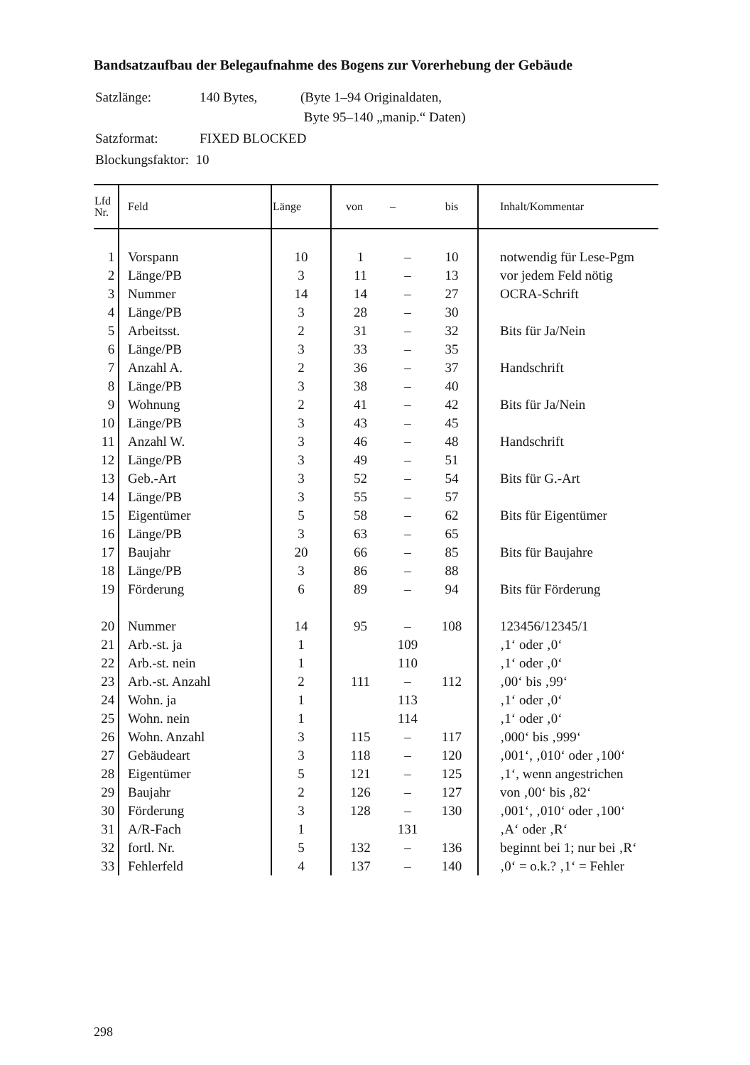Bandsatzaufbau der Belegaufnahme des Bogens zur Vorerhebung der Gebäude
| Satzlänge: | 140 Bytes, | (Byte 1–94 Originaldaten, Byte 95–140 „manip.“ Daten) |
| Satzformat: | FIXED BLOCKED | |
| Blockungsfaktor: 10 | | |
| Lfd Nr. | Feld | Länge | von | – | bis | Inhalt/Kommentar |
| --- | --- | --- | --- | --- | --- | --- |
| 1 | Vorspann | 10 | 1 | – | 10 | notwendig für Lese-Pgm |
| 2 | Länge/PB | 3 | 11 | – | 13 | vor jedem Feld nötig |
| 3 | Nummer | 14 | 14 | – | 27 | OCRA-Schrift |
| 4 | Länge/PB | 3 | 28 | – | 30 | |
| 5 | Arbeitsst. | 2 | 31 | – | 32 | Bits für Ja/Nein |
| 6 | Länge/PB | 3 | 33 | – | 35 | |
| 7 | Anzahl A. | 2 | 36 | – | 37 | Handschrift |
| 8 | Länge/PB | 3 | 38 | – | 40 | |
| 9 | Wohnung | 2 | 41 | – | 42 | Bits für Ja/Nein |
| 10 | Länge/PB | 3 | 43 | – | 45 | |
| 11 | Anzahl W. | 3 | 46 | – | 48 | Handschrift |
| 12 | Länge/PB | 3 | 49 | – | 51 | |
| 13 | Geb.-Art | 3 | 52 | – | 54 | Bits für G.-Art |
| 14 | Länge/PB | 3 | 55 | – | 57 | |
| 15 | Eigentümer | 5 | 58 | – | 62 | Bits für Eigentümer |
| 16 | Länge/PB | 3 | 63 | – | 65 | |
| 17 | Baujahr | 20 | 66 | – | 85 | Bits für Baujahre |
| 18 | Länge/PB | 3 | 86 | – | 88 | |
| 19 | Förderung | 6 | 89 | – | 94 | Bits für Förderung |
| 20 | Nummer | 14 | 95 | – | 108 | 123456/12345/1 |
| 21 | Arb.-st. ja | 1 | | 109 | | ‚1‘ oder ‚0‘ |
| 22 | Arb.-st. nein | 1 | | 110 | | ‚1‘ oder ‚0‘ |
| 23 | Arb.-st. Anzahl | 2 | 111 | – | 112 | ‚00‘ bis ‚99‘ |
| 24 | Wohn. ja | 1 | | 113 | | ‚1‘ oder ‚0‘ |
| 25 | Wohn. nein | 1 | | 114 | | ‚1‘ oder ‚0‘ |
| 26 | Wohn. Anzahl | 3 | 115 | – | 117 | ‚000‘ bis ‚999‘ |
| 27 | Gebäudeart | 3 | 118 | – | 120 | ‚001‘, ‚010‘ oder ‚100‘ |
| 28 | Eigentümer | 5 | 121 | – | 125 | ‚1‘, wenn angestrichen |
| 29 | Baujahr | 2 | 126 | – | 127 | von ‚00‘ bis ‚82‘ |
| 30 | Förderung | 3 | 128 | – | 130 | ‚001‘, ‚010‘ oder ‚100‘ |
| 31 | A/R-Fach | 1 | | 131 | | ‚A‘ oder ‚R‘ |
| 32 | fortl. Nr. | 5 | 132 | – | 136 | beginnt bei 1; nur bei ‚R‘ |
| 33 | Fehlerfeld | 4 | 137 | – | 140 | ‚0‘ = o.k.? ‚1‘ = Fehler |
298